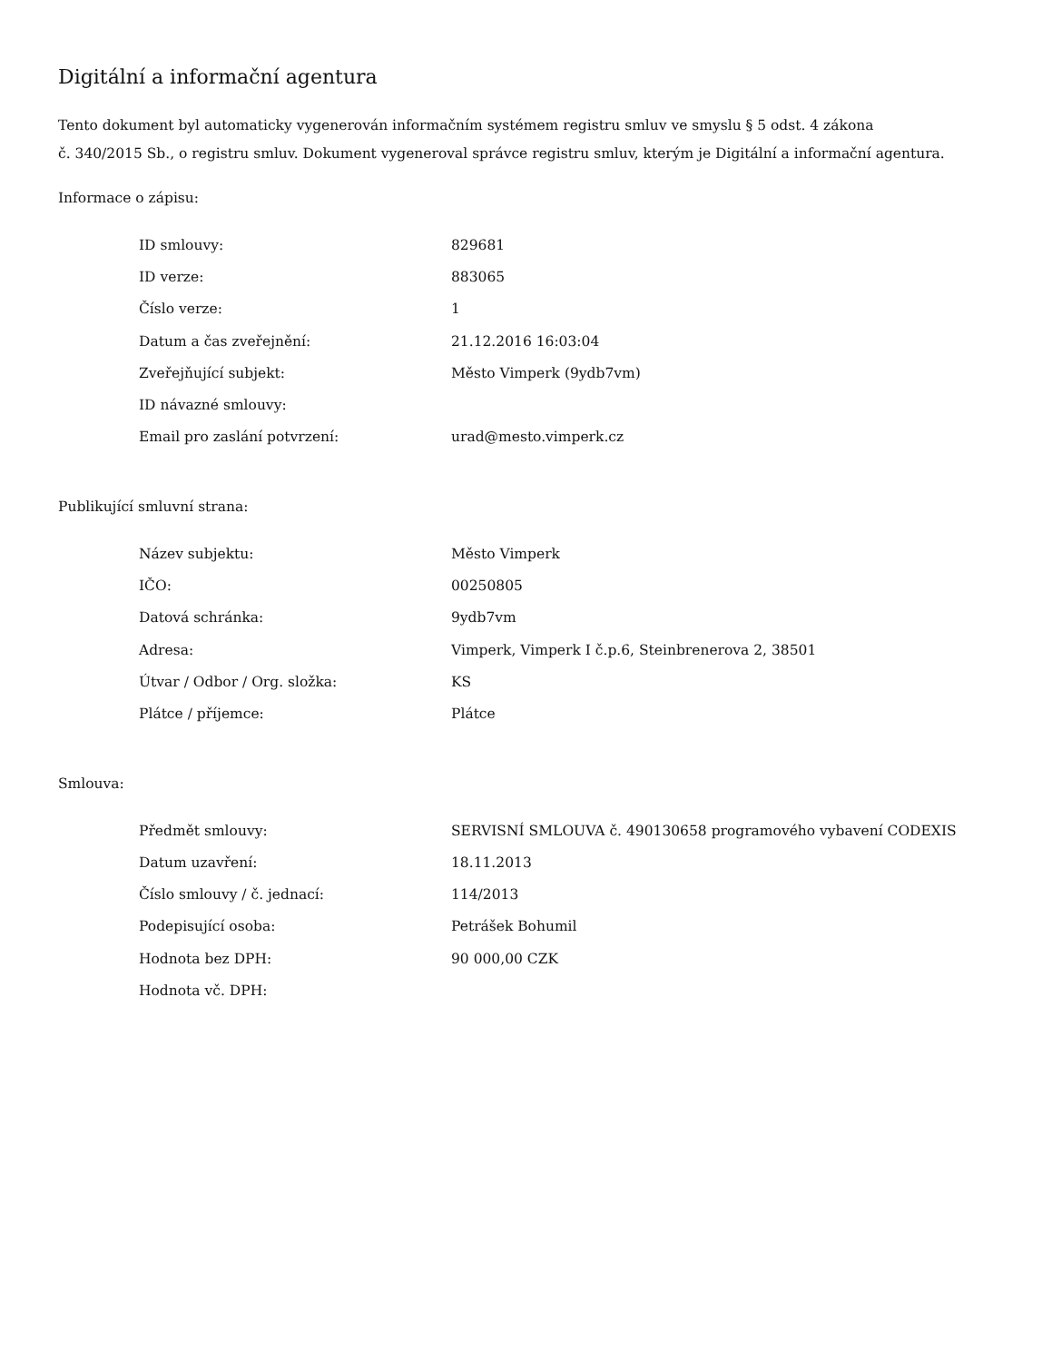Digitální a informační agentura
Tento dokument byl automaticky vygenerován informačním systémem registru smluv ve smyslu § 5 odst. 4 zákona
č. 340/2015 Sb., o registru smluv. Dokument vygeneroval správce registru smluv, kterým je Digitální a informační agentura.
Informace o zápisu:
| ID smlouvy: | 829681 |
| ID verze: | 883065 |
| Číslo verze: | 1 |
| Datum a čas zveřejnění: | 21.12.2016 16:03:04 |
| Zveřejňující subjekt: | Město Vimperk (9ydb7vm) |
| ID návazné smlouvy: | |
| Email pro zaslání potvrzení: | urad@mesto.vimperk.cz |
Publikující smluvní strana:
| Název subjektu: | Město Vimperk |
| IČO: | 00250805 |
| Datová schránka: | 9ydb7vm |
| Adresa: | Vimperk, Vimperk I č.p.6, Steinbrenerova 2, 38501 |
| Útvar / Odbor / Org. složka: | KS |
| Plátce / příjemce: | Plátce |
Smlouva:
| Předmět smlouvy: | SERVISNÍ SMLOUVA č. 490130658 programového vybavení CODEXIS |
| Datum uzavření: | 18.11.2013 |
| Číslo smlouvy / č. jednací: | 114/2013 |
| Podepisující osoba: | Petrášek Bohumil |
| Hodnota bez DPH: | 90 000,00 CZK |
| Hodnota vč. DPH: | |